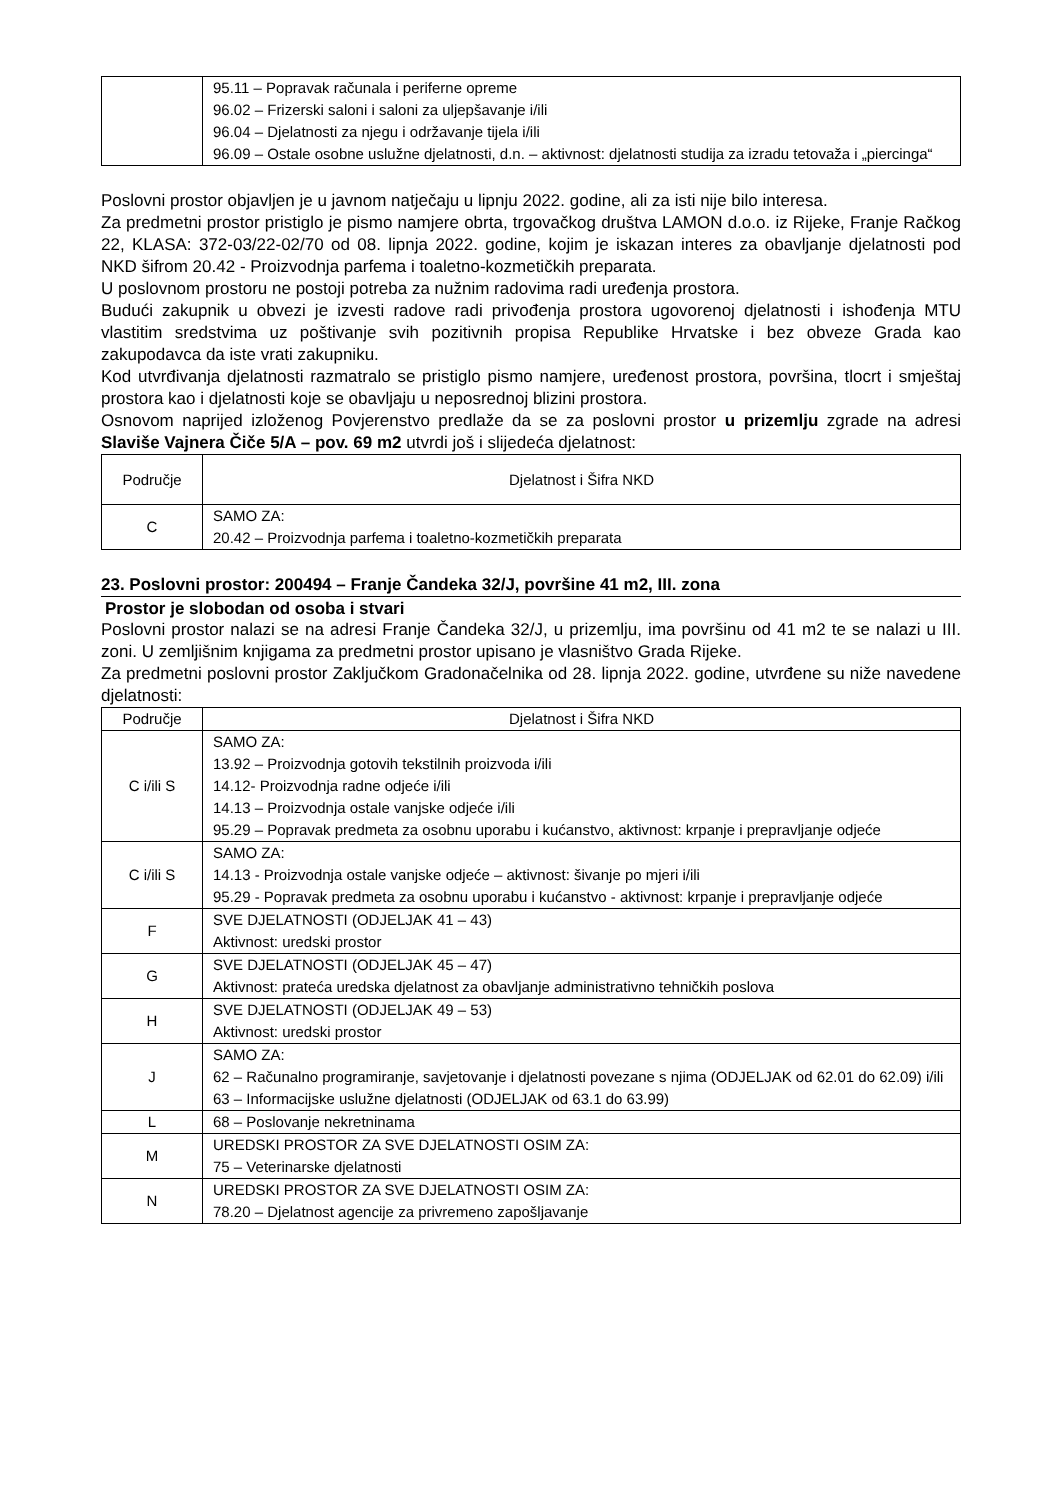| | 95.11 – Popravak računala i periferne opreme 96.02 – Frizerski saloni i saloni za uljepšavanje i/ili 96.04 – Djelatnosti za njegu i održavanje tijela i/ili 96.09 – Ostale osobne uslužne djelatnosti, d.n. – aktivnost: djelatnosti studija za izradu tetovaža i „piercinga“ |
Poslovni prostor objavljen je u javnom natječaju u lipnju 2022. godine, ali za isti nije bilo interesa.
Za predmetni prostor pristiglo je pismo namjere obrta, trgovačkog društva LAMON d.o.o. iz Rijeke, Franje Račkog 22, KLASA: 372-03/22-02/70 od 08. lipnja 2022. godine, kojim je iskazan interes za obavljanje djelatnosti pod NKD šifrom 20.42 - Proizvodnja parfema i toaletno-kozmetičkih preparata.
U poslovnom prostoru ne postoji potreba za nužnim radovima radi uređenja prostora.
Budući zakupnik u obvezi je izvesti radove radi privođenja prostora ugovorenoj djelatnosti i ishođenja MTU vlastitim sredstvima uz poštivanje svih pozitivnih propisa Republike Hrvatske i bez obveze Grada kao zakupodavca da iste vrati zakupniku.
Kod utvrđivanja djelatnosti razmatralo se pristiglo pismo namjere, uređenost prostora, površina, tlocrt i smještaj prostora kao i djelatnosti koje se obavljaju u neposrednoj blizini prostora.
Osnovom naprijed izloženog Povjerenstvo predlaže da se za poslovni prostor u prizemlju zgrade na adresi Slaviše Vajnera Čiče 5/A – pov. 69 m2 utvrdi još i slijedeća djelatnost:
| Područje | Djelatnost i Šifra NKD |
| --- | --- |
| C | SAMO ZA: 20.42 – Proizvodnja parfema i toaletno-kozmetičkih preparata |
23. Poslovni prostor: 200494 – Franje Čandeka 32/J, površine 41 m2, III. zona
Prostor je slobodan od osoba i stvari
Poslovni prostor nalazi se na adresi Franje Čandeka 32/J, u prizemlju, ima površinu od 41 m2 te se nalazi u III. zoni. U zemljišnim knjigama za predmetni prostor upisano je vlasništvo Grada Rijeke.
Za predmetni poslovni prostor Zaključkom Gradonačelnika od 28. lipnja 2022. godine, utvrđene su niže navedene djelatnosti:
| Područje | Djelatnost i Šifra NKD |
| --- | --- |
| C i/ili S | SAMO ZA: 13.92 – Proizvodnja gotovih tekstilnih proizvoda i/ili 14.12- Proizvodnja radne odjeće i/ili 14.13 – Proizvodnja ostale vanjske odjeće i/ili 95.29 – Popravak predmeta za osobnu uporabu i kućanstvo, aktivnost: krpanje i prepravljanje odjeće |
| C i/ili S | SAMO ZA: 14.13 - Proizvodnja ostale vanjske odjeće – aktivnost: šivanje po mjeri i/ili 95.29 - Popravak predmeta za osobnu uporabu i kućanstvo - aktivnost: krpanje i prepravljanje odjeće |
| F | SVE DJELATNOSTI (ODJELJAK 41 – 43) Aktivnost: uredski prostor |
| G | SVE DJELATNOSTI (ODJELJAK 45 – 47) Aktivnost: prateća uredska djelatnost za obavljanje administrativno tehničkih poslova |
| H | SVE DJELATNOSTI (ODJELJAK 49 – 53) Aktivnost: uredski prostor |
| J | SAMO ZA: 62 – Računalno programiranje, savjetovanje i djelatnosti povezane s njima (ODJELJAK od 62.01 do 62.09) i/ili 63 – Informacijske uslužne djelatnosti (ODJELJAK od 63.1 do 63.99) |
| L | 68 – Poslovanje nekretninama |
| M | UREDSKI PROSTOR ZA SVE DJELATNOSTI OSIM ZA: 75 – Veterinarske djelatnosti |
| N | UREDSKI PROSTOR ZA SVE DJELATNOSTI OSIM ZA: 78.20 – Djelatnost agencije za privremeno zapošljavanje |